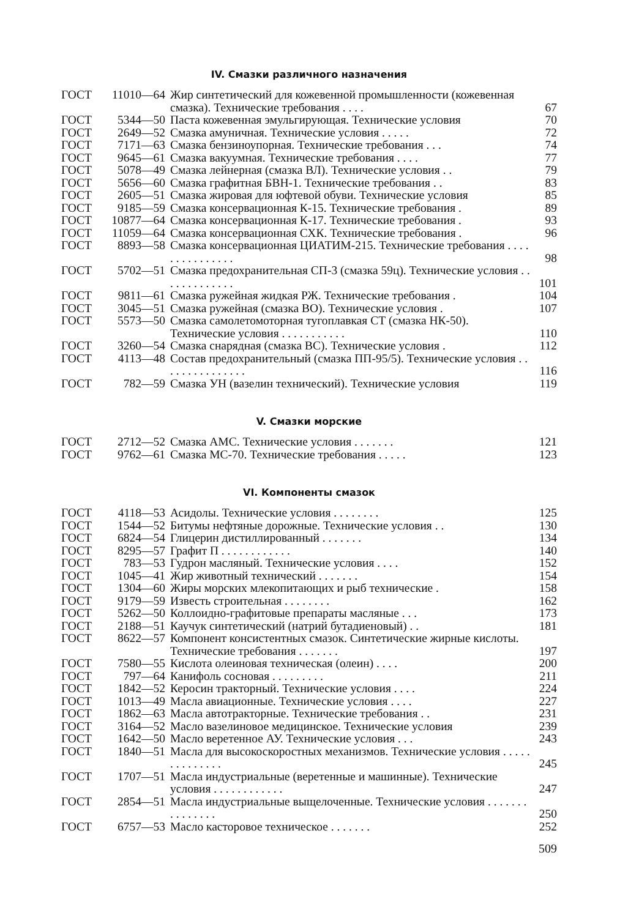IV. Смазки различного назначения
| ГОСТ | 11010—64 | Жир синтетический для кожевенной промышленности (кожевенная смазка). Технические требования . . . . | 67 |
| ГОСТ | 5344—50 | Паста кожевенная эмульгирующая. Технические условия | 70 |
| ГОСТ | 2649—52 | Смазка амуничная. Технические условия . . . . . | 72 |
| ГОСТ | 7171—63 | Смазка бензиноупорная. Технические требования . . . | 74 |
| ГОСТ | 9645—61 | Смазка вакуумная. Технические требования . . . . | 77 |
| ГОСТ | 5078—49 | Смазка лейнерная (смазка ВЛ). Технические условия . . | 79 |
| ГОСТ | 5656—60 | Смазка графитная БВН-1. Технические требования . . | 83 |
| ГОСТ | 2605—51 | Смазка жировая для юфтевой обуви. Технические условия | 85 |
| ГОСТ | 9185—59 | Смазка консервационная К-15. Технические требования . | 89 |
| ГОСТ | 10877—64 | Смазка консервационная К-17. Технические требования . | 93 |
| ГОСТ | 11059—64 | Смазка консервационная СХК. Технические требования . | 96 |
| ГОСТ | 8893—58 | Смазка консервационная ЦИАТИМ-215. Технические требования . . . . . . . . . . . . . . . | 98 |
| ГОСТ | 5702—51 | Смазка предохранительная СП-3 (смазка 59ц). Технические условия . . . . . . . . . . . . . | 101 |
| ГОСТ | 9811—61 | Смазка ружейная жидкая РЖ. Технические требования . | 104 |
| ГОСТ | 3045—51 | Смазка ружейная (смазка ВО). Технические условия . | 107 |
| ГОСТ | 5573—50 | Смазка самолетомоторная тугоплавкая СТ (смазка НК-50). Технические условия . . . . . . . . . . . | 110 |
| ГОСТ | 3260—54 | Смазка снарядная (смазка ВС). Технические условия . | 112 |
| ГОСТ | 4113—48 | Состав предохранительный (смазка ПП-95/5). Технические условия . . . . . . . . . . . . . . . | 116 |
| ГОСТ | 782—59 | Смазка УН (вазелин технический). Технические условия | 119 |
V. Смазки морские
| ГОСТ | 2712—52 | Смазка АМС. Технические условия . . . . . . . | 121 |
| ГОСТ | 9762—61 | Смазка МС-70. Технические требования . . . . . | 123 |
VI. Компоненты смазок
| ГОСТ | 4118—53 | Асидолы. Технические условия . . . . . . . . | 125 |
| ГОСТ | 1544—52 | Битумы нефтяные дорожные. Технические условия . . | 130 |
| ГОСТ | 6824—54 | Глицерин дистиллированный . . . . . . . | 134 |
| ГОСТ | 8295—57 | Графит П . . . . . . . . . . . . | 140 |
| ГОСТ | 783—53 | Гудрон масляный. Технические условия . . . . | 152 |
| ГОСТ | 1045—41 | Жир животный технический . . . . . . . | 154 |
| ГОСТ | 1304—60 | Жиры морских млекопитающих и рыб технические . | 158 |
| ГОСТ | 9179—59 | Известь строительная . . . . . . . . | 162 |
| ГОСТ | 5262—50 | Коллоидно-графитовые препараты масляные . . . | 173 |
| ГОСТ | 2188—51 | Каучук синтетический (натрий бутадиеновый) . . | 181 |
| ГОСТ | 8622—57 | Компонент консистентных смазок. Синтетические жирные кислоты. Технические требования . . . . . . . | 197 |
| ГОСТ | 7580—55 | Кислота олеиновая техническая (олеин) . . . . | 200 |
| ГОСТ | 797—64 | Канифоль сосновая . . . . . . . . . | 211 |
| ГОСТ | 1842—52 | Керосин тракторный. Технические условия . . . . | 224 |
| ГОСТ | 1013—49 | Масла авиационные. Технические условия . . . . | 227 |
| ГОСТ | 1862—63 | Масла автотракторные. Технические требования . . | 231 |
| ГОСТ | 3164—52 | Масло вазелиновое медицинское. Технические условия | 239 |
| ГОСТ | 1642—50 | Масло веретенное АУ. Технические условия . . . | 243 |
| ГОСТ | 1840—51 | Масла для высокоскоростных механизмов. Технические условия . . . . . . . . . . . . . . | 245 |
| ГОСТ | 1707—51 | Масла индустриальные (веретенные и машинные). Технические условия . . . . . . . . . . . . | 247 |
| ГОСТ | 2854—51 | Масла индустриальные выщелоченные. Технические условия . . . . . . . . . . . . . . . | 250 |
| ГОСТ | 6757—53 | Масло касторовое техническое . . . . . . . | 252 |
509